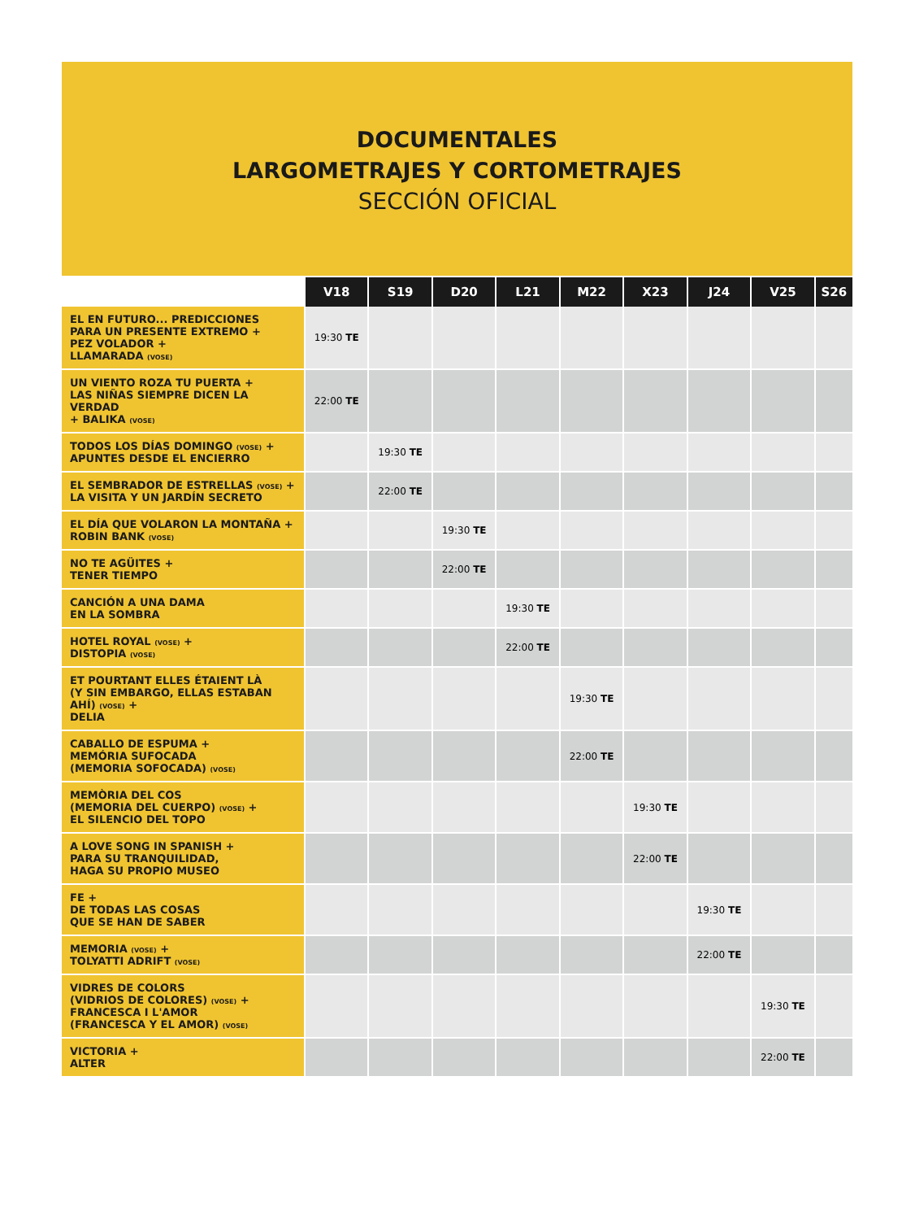DOCUMENTALES
LARGOMETRAJES Y CORTOMETRAJES
SECCIÓN OFICIAL
| | V18 | S19 | D20 | L21 | M22 | X23 | J24 | V25 | S26 |
| --- | --- | --- | --- | --- | --- | --- | --- | --- | --- |
| EL EN FUTURO... PREDICCIONES PARA UN PRESENTE EXTREMO + PEZ VOLADOR + LLAMARADA (VOSE) | 19:30 TE | | | | | | | | |
| UN VIENTO ROZA TU PUERTA + LAS NIÑAS SIEMPRE DICEN LA VERDAD + BALIKA (VOSE) | 22:00 TE | | | | | | | | |
| TODOS LOS DÍAS DOMINGO (VOSE) + APUNTES DESDE EL ENCIERRO | | 19:30 TE | | | | | | | |
| EL SEMBRADOR DE ESTRELLAS (VOSE) + LA VISITA Y UN JARDÍN SECRETO | | 22:00 TE | | | | | | | |
| EL DÍA QUE VOLARON LA MONTAÑA + ROBIN BANK (VOSE) | | | 19:30 TE | | | | | | |
| NO TE AGÜITES + TENER TIEMPO | | | 22:00 TE | | | | | | |
| CANCIÓN A UNA DAMA EN LA SOMBRA | | | | 19:30 TE | | | | | |
| HOTEL ROYAL (VOSE) + DISTOPIA (VOSE) | | | | 22:00 TE | | | | | |
| ET POURTANT ELLES ÉTAIENT LÀ (Y SIN EMBARGO, ELLAS ESTABAN AHÍ) (VOSE) + DELIA | | | | | 19:30 TE | | | | |
| CABALLO DE ESPUMA + MEMÓRIA SUFOCADA (MEMORIA SOFOCADA) (VOSE) | | | | | 22:00 TE | | | | |
| MEMÒRIA DEL COS (MEMORIA DEL CUERPO) (VOSE) + EL SILENCIO DEL TOPO | | | | | | 19:30 TE | | | |
| A LOVE SONG IN SPANISH + PARA SU TRANQUILIDAD, HAGA SU PROPIO MUSEO | | | | | | 22:00 TE | | | |
| FE + DE TODAS LAS COSAS QUE SE HAN DE SABER | | | | | | | 19:30 TE | | |
| MEMORIA (VOSE) + TOLYATTI ADRIFT (VOSE) | | | | | | | 22:00 TE | | |
| VIDRES DE COLORS (VIDRIOS DE COLORES) (VOSE) + FRANCESCA I L'AMOR (FRANCESCA Y EL AMOR) (VOSE) | | | | | | | | 19:30 TE | |
| VICTORIA + ALTER | | | | | | | | 22:00 TE | |